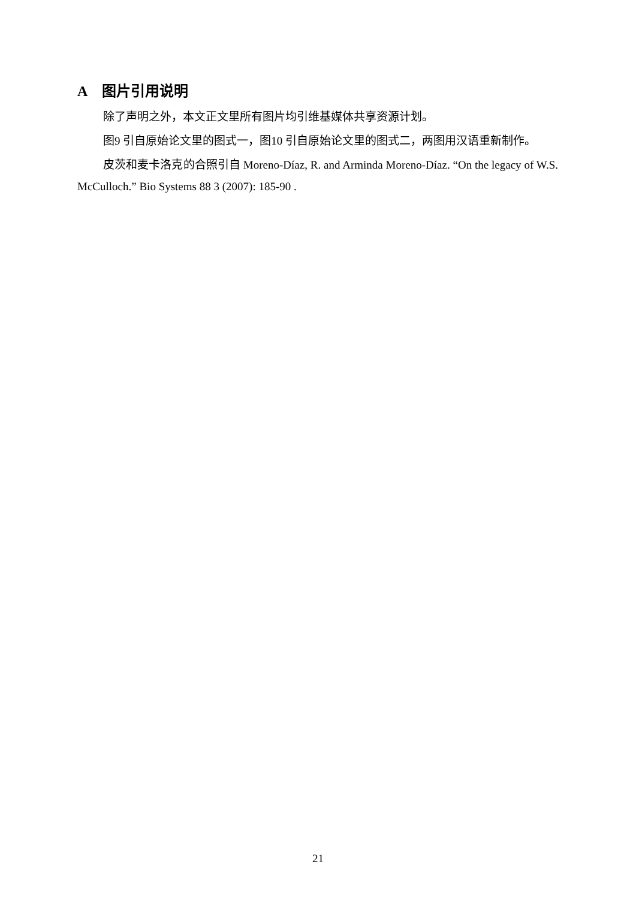A图片引用说明
除了声明之外，本文正文里所有图片均引维基媒体共享资源计划。
图9 引自原始论文里的图式一，图10 引自原始论文里的图式二，两图用汉语重新制作。
皮茨和麦卡洛克的合照引自 Moreno-Díaz, R. and Arminda Moreno-Díaz. “On the legacy of W.S. McCulloch.” Bio Systems 88 3 (2007): 185-90 .
21